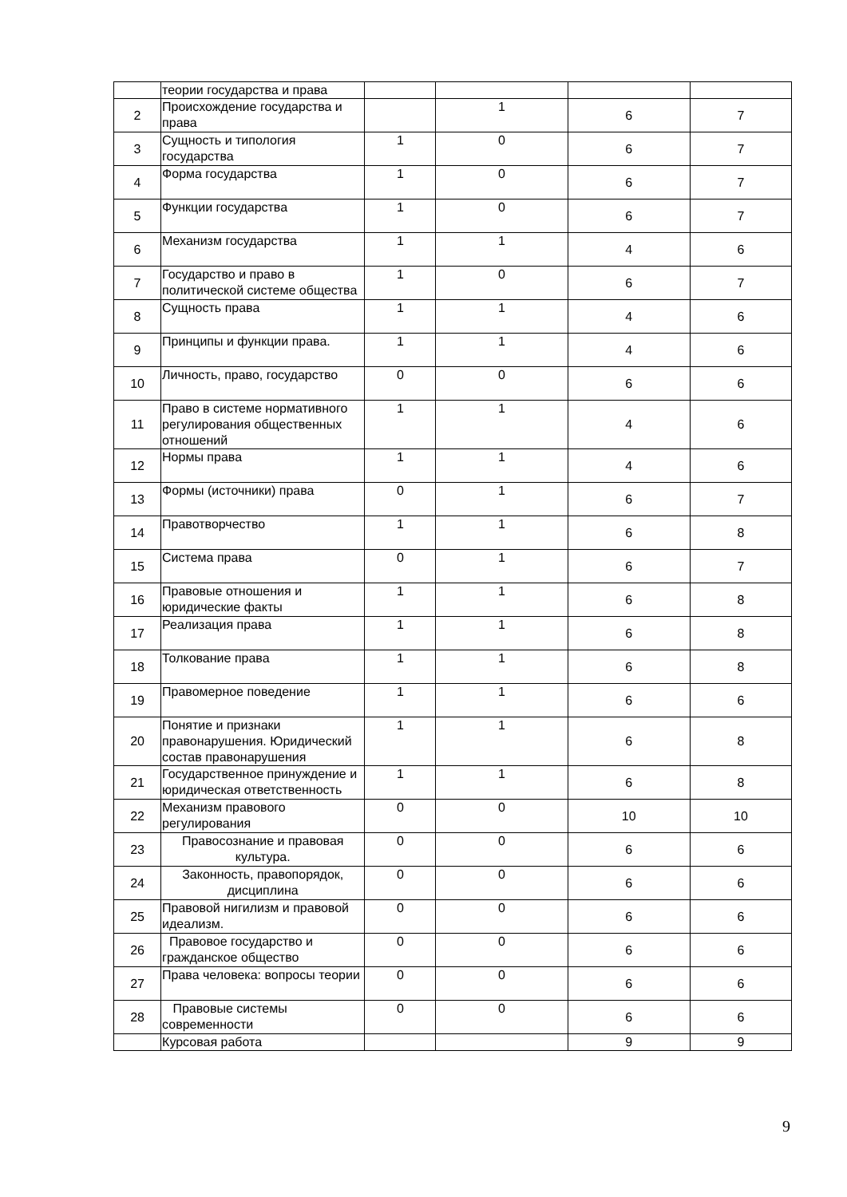| | теории государства и права | | | | |
| 2 | Происхождение государства и права | | 1 | 6 | 7 |
| 3 | Сущность и типология государства | 1 | 0 | 6 | 7 |
| 4 | Форма государства | 1 | 0 | 6 | 7 |
| 5 | Функции государства | 1 | 0 | 6 | 7 |
| 6 | Механизм государства | 1 | 1 | 4 | 6 |
| 7 | Государство и право в политической системе общества | 1 | 0 | 6 | 7 |
| 8 | Сущность права | 1 | 1 | 4 | 6 |
| 9 | Принципы и функции права. | 1 | 1 | 4 | 6 |
| 10 | Личность, право, государство | 0 | 0 | 6 | 6 |
| 11 | Право в системе нормативного регулирования общественных отношений | 1 | 1 | 4 | 6 |
| 12 | Нормы права | 1 | 1 | 4 | 6 |
| 13 | Формы (источники) права | 0 | 1 | 6 | 7 |
| 14 | Правотворчество | 1 | 1 | 6 | 8 |
| 15 | Система права | 0 | 1 | 6 | 7 |
| 16 | Правовые отношения и юридические факты | 1 | 1 | 6 | 8 |
| 17 | Реализация права | 1 | 1 | 6 | 8 |
| 18 | Толкование права | 1 | 1 | 6 | 8 |
| 19 | Правомерное поведение | 1 | 1 | 6 | 6 |
| 20 | Понятие и признаки правонарушения. Юридический состав правонарушения | 1 | 1 | 6 | 8 |
| 21 | Государственное принуждение и юридическая ответственность | 1 | 1 | 6 | 8 |
| 22 | Механизм правового регулирования | 0 | 0 | 10 | 10 |
| 23 | Правосознание и правовая культура. | 0 | 0 | 6 | 6 |
| 24 | Законность, правопорядок, дисциплина | 0 | 0 | 6 | 6 |
| 25 | Правовой нигилизм и правовой идеализм. | 0 | 0 | 6 | 6 |
| 26 | Правовое государство и гражданское общество | 0 | 0 | 6 | 6 |
| 27 | Права человека: вопросы теории | 0 | 0 | 6 | 6 |
| 28 | Правовые системы современности | 0 | 0 | 6 | 6 |
| | Курсовая работа | | | 9 | 9 |
9